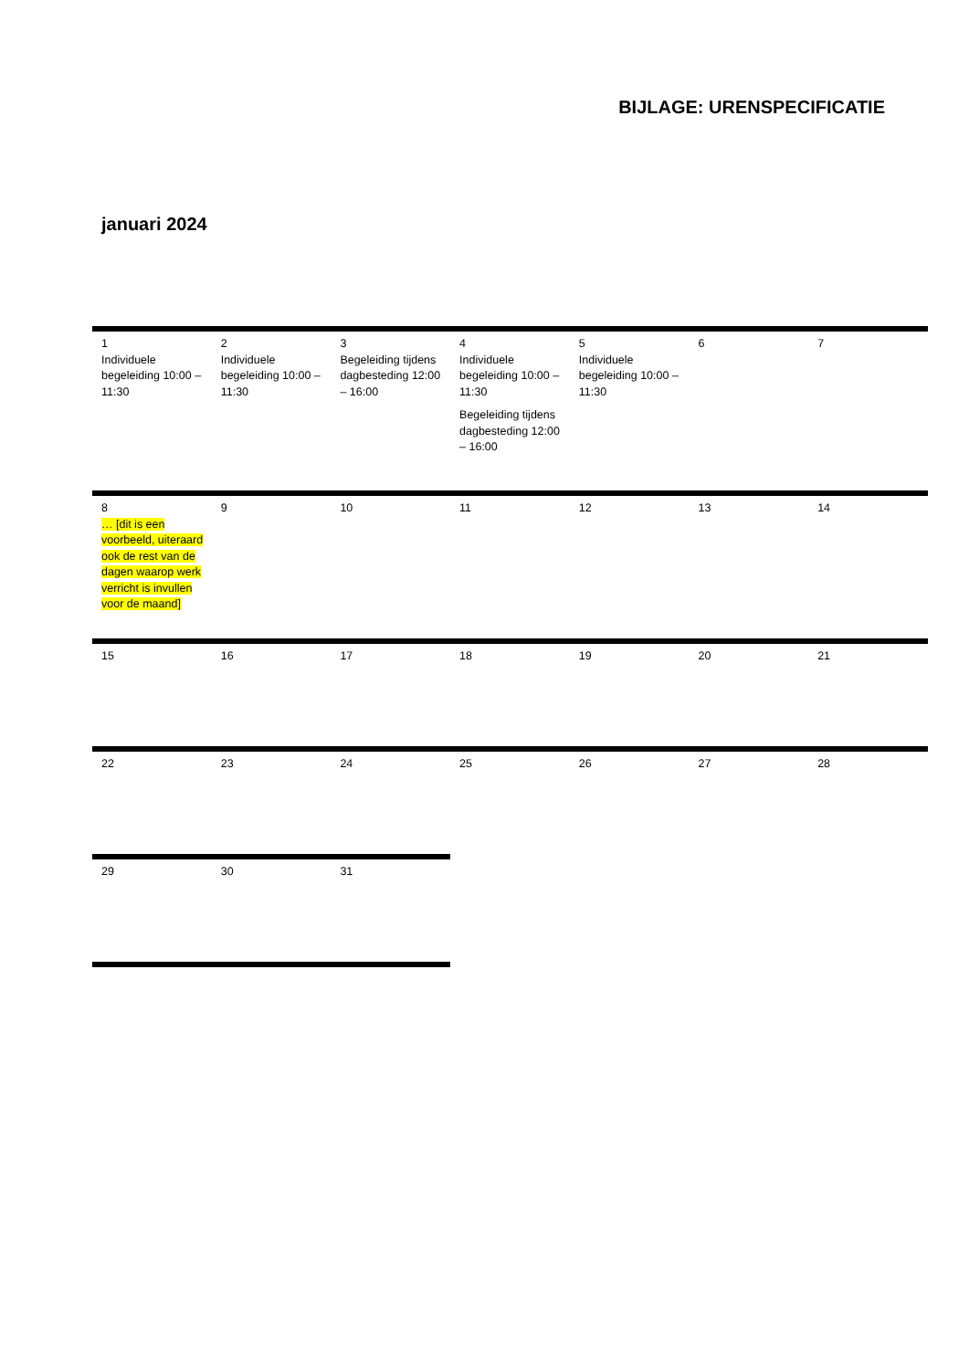BIJLAGE: URENSPECIFICATIE
januari 2024
| 1 Individuele begeleiding 10:00 – 11:30 | 2 Individuele begeleiding 10:00 – 11:30 | 3 Begeleiding tijdens dagbesteding 12:00 – 16:00 | 4 Individuele begeleiding 10:00 – 11:30 Begeleiding tijdens dagbesteding 12:00 – 16:00 | 5 Individuele begeleiding 10:00 – 11:30 | 6 | 7 |
| 8 … [dit is een voorbeeld, uiteraard ook de rest van de dagen waarop werk verricht is invullen voor de maand] | 9 | 10 | 11 | 12 | 13 | 14 |
| 15 | 16 | 17 | 18 | 19 | 20 | 21 |
| 22 | 23 | 24 | 25 | 26 | 27 | 28 |
| 29 | 30 | 31 | | | | |